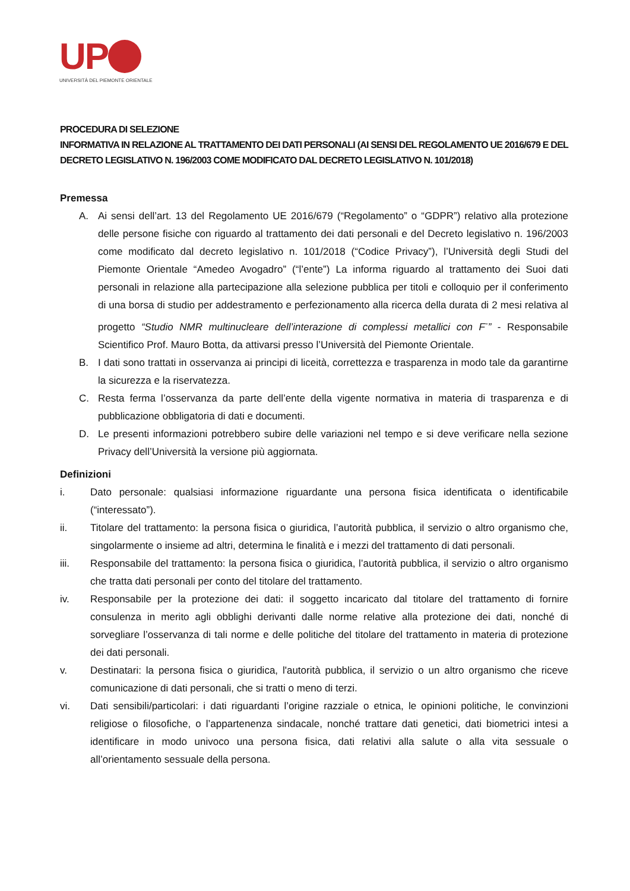UP
UNIVERSITÀ DEL PIEMONTE ORIENTALE
PROCEDURA DI SELEZIONE
INFORMATIVA IN RELAZIONE AL TRATTAMENTO DEI DATI PERSONALI (AI SENSI DEL REGOLAMENTO UE 2016/679 E DEL DECRETO LEGISLATIVO N. 196/2003 COME MODIFICATO DAL DECRETO LEGISLATIVO N. 101/2018)
Premessa
A. Ai sensi dell’art. 13 del Regolamento UE 2016/679 (“Regolamento” o “GDPR”) relativo alla protezione delle persone fisiche con riguardo al trattamento dei dati personali e del Decreto legislativo n. 196/2003 come modificato dal decreto legislativo n. 101/2018 (“Codice Privacy”), l’Università degli Studi del Piemonte Orientale “Amedeo Avogadro” (“l’ente”) La informa riguardo al trattamento dei Suoi dati personali in relazione alla partecipazione alla selezione pubblica per titoli e colloquio per il conferimento di una borsa di studio per addestramento e perfezionamento alla ricerca della durata di 2 mesi relativa al progetto “Studio NMR multinucleare dell’interazione di complessi metallici con F<sup>-</sup>” - Responsabile Scientifico Prof. Mauro Botta, da attivarsi presso l’Università del Piemonte Orientale.
B. I dati sono trattati in osservanza ai principi di liceità, correttezza e trasparenza in modo tale da garantirne la sicurezza e la riservatezza.
C. Resta ferma l’osservanza da parte dell’ente della vigente normativa in materia di trasparenza e di pubblicazione obbligatoria di dati e documenti.
D. Le presenti informazioni potrebbero subire delle variazioni nel tempo e si deve verificare nella sezione Privacy dell’Università la versione più aggiornata.
Definizioni
i. Dato personale: qualsiasi informazione riguardante una persona fisica identificata o identificabile (“interessato”).
ii. Titolare del trattamento: la persona fisica o giuridica, l’autorità pubblica, il servizio o altro organismo che, singolarmente o insieme ad altri, determina le finalità e i mezzi del trattamento di dati personali.
iii. Responsabile del trattamento: la persona fisica o giuridica, l’autorità pubblica, il servizio o altro organismo che tratta dati personali per conto del titolare del trattamento.
iv. Responsabile per la protezione dei dati: il soggetto incaricato dal titolare del trattamento di fornire consulenza in merito agli obblighi derivanti dalle norme relative alla protezione dei dati, nonché di sorvegliare l’osservanza di tali norme e delle politiche del titolare del trattamento in materia di protezione dei dati personali.
v. Destinatari: la persona fisica o giuridica, l'autorità pubblica, il servizio o un altro organismo che riceve comunicazione di dati personali, che si tratti o meno di terzi.
vi. Dati sensibili/particolari: i dati riguardanti l’origine razziale o etnica, le opinioni politiche, le convinzioni religiose o filosofiche, o l’appartenenza sindacale, nonché trattare dati genetici, dati biometrici intesi a identificare in modo univoco una persona fisica, dati relativi alla salute o alla vita sessuale o all’orientamento sessuale della persona.